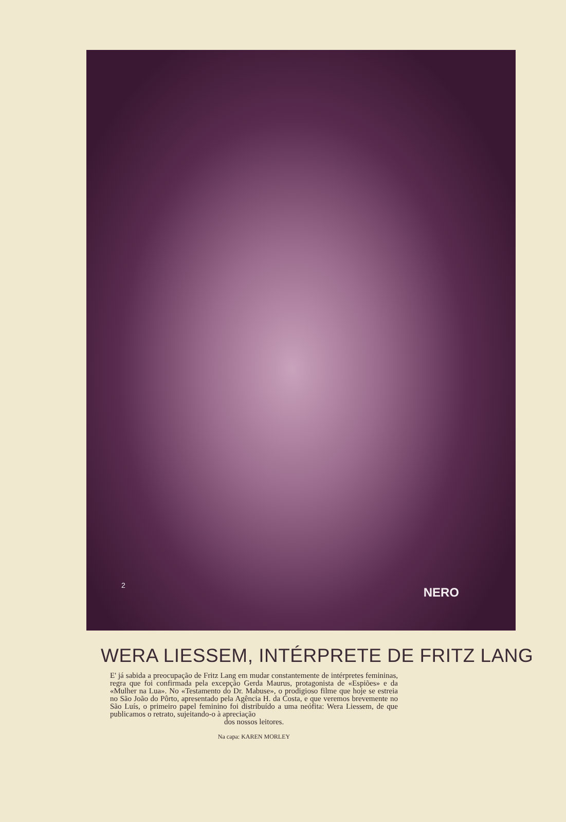2 NERO
WERA LIESSEM, INTÉRPRETE DE FRITZ LANG
E' já sabida a preocupação de Fritz Lang em mudar constantemente de intérpretes femininas, regra que foi confirmada pela excepção Gerda Maurus, protagonista de «Espiões» e da «Mulher na Lua». No «Testamento do Dr. Mabuse», o prodigioso filme que hoje se estreia no São João do Pôrto, apresentado pela Agência H. da Costa, e que veremos brevemente no São Luís, o primeiro papel feminino foi distribuído a uma neófita: Wera Liessem, de que publicamos o retrato, sujeitando-o à apreciação
dos nossos leitores.
Na capa: KAREN MORLEY